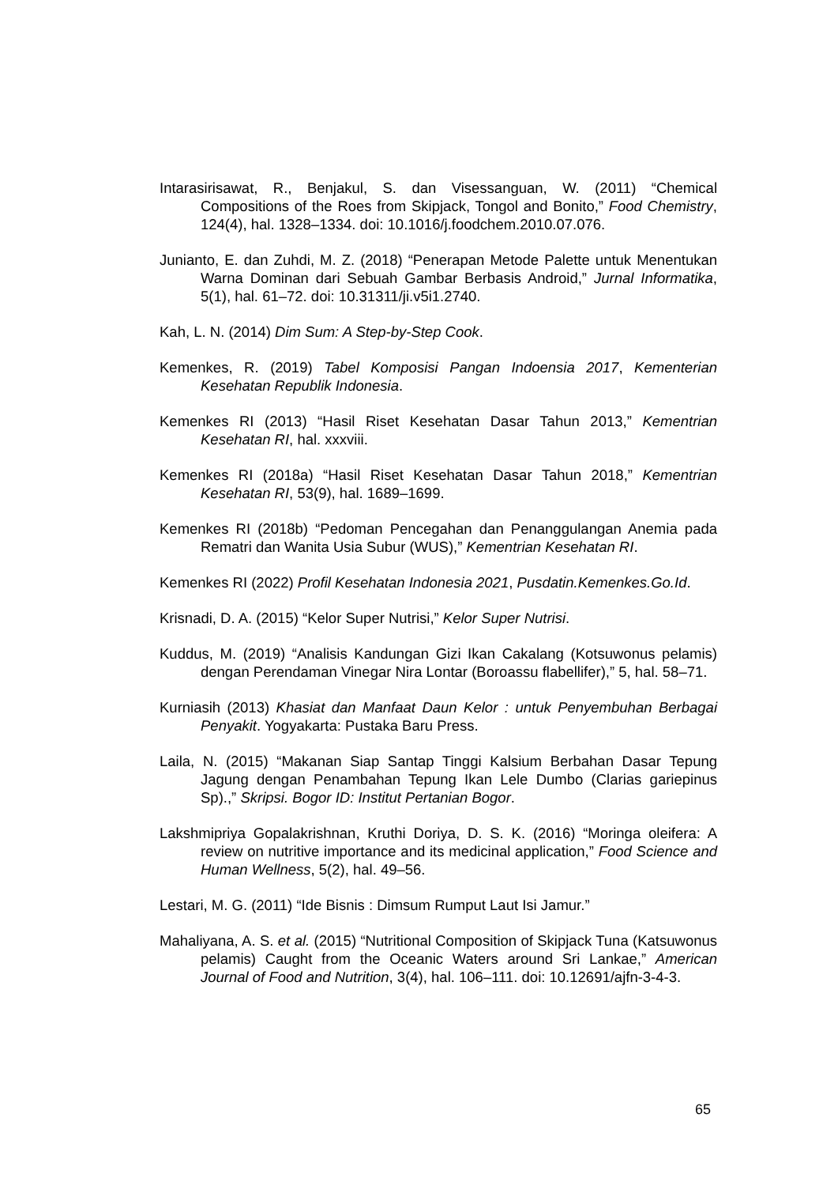Intarasirisawat, R., Benjakul, S. dan Visessanguan, W. (2011) “Chemical Compositions of the Roes from Skipjack, Tongol and Bonito,” Food Chemistry, 124(4), hal. 1328–1334. doi: 10.1016/j.foodchem.2010.07.076.
Junianto, E. dan Zuhdi, M. Z. (2018) “Penerapan Metode Palette untuk Menentukan Warna Dominan dari Sebuah Gambar Berbasis Android,” Jurnal Informatika, 5(1), hal. 61–72. doi: 10.31311/ji.v5i1.2740.
Kah, L. N. (2014) Dim Sum: A Step-by-Step Cook.
Kemenkes, R. (2019) Tabel Komposisi Pangan Indoensia 2017, Kementerian Kesehatan Republik Indonesia.
Kemenkes RI (2013) “Hasil Riset Kesehatan Dasar Tahun 2013,” Kementrian Kesehatan RI, hal. xxxviii.
Kemenkes RI (2018a) “Hasil Riset Kesehatan Dasar Tahun 2018,” Kementrian Kesehatan RI, 53(9), hal. 1689–1699.
Kemenkes RI (2018b) “Pedoman Pencegahan dan Penanggulangan Anemia pada Rematri dan Wanita Usia Subur (WUS),” Kementrian Kesehatan RI.
Kemenkes RI (2022) Profil Kesehatan Indonesia 2021, Pusdatin.Kemenkes.Go.Id.
Krisnadi, D. A. (2015) “Kelor Super Nutrisi,” Kelor Super Nutrisi.
Kuddus, M. (2019) “Analisis Kandungan Gizi Ikan Cakalang (Kotsuwonus pelamis) dengan Perendaman Vinegar Nira Lontar (Boroassu flabellifer),” 5, hal. 58–71.
Kurniasih (2013) Khasiat dan Manfaat Daun Kelor : untuk Penyembuhan Berbagai Penyakit. Yogyakarta: Pustaka Baru Press.
Laila, N. (2015) “Makanan Siap Santap Tinggi Kalsium Berbahan Dasar Tepung Jagung dengan Penambahan Tepung Ikan Lele Dumbo (Clarias gariepinus Sp).,” Skripsi. Bogor ID: Institut Pertanian Bogor.
Lakshmipriya Gopalakrishnan, Kruthi Doriya, D. S. K. (2016) “Moringa oleifera: A review on nutritive importance and its medicinal application,” Food Science and Human Wellness, 5(2), hal. 49–56.
Lestari, M. G. (2011) “Ide Bisnis : Dimsum Rumput Laut Isi Jamur.”
Mahaliyana, A. S. et al. (2015) “Nutritional Composition of Skipjack Tuna (Katsuwonus pelamis) Caught from the Oceanic Waters around Sri Lankae,” American Journal of Food and Nutrition, 3(4), hal. 106–111. doi: 10.12691/ajfn-3-4-3.
65